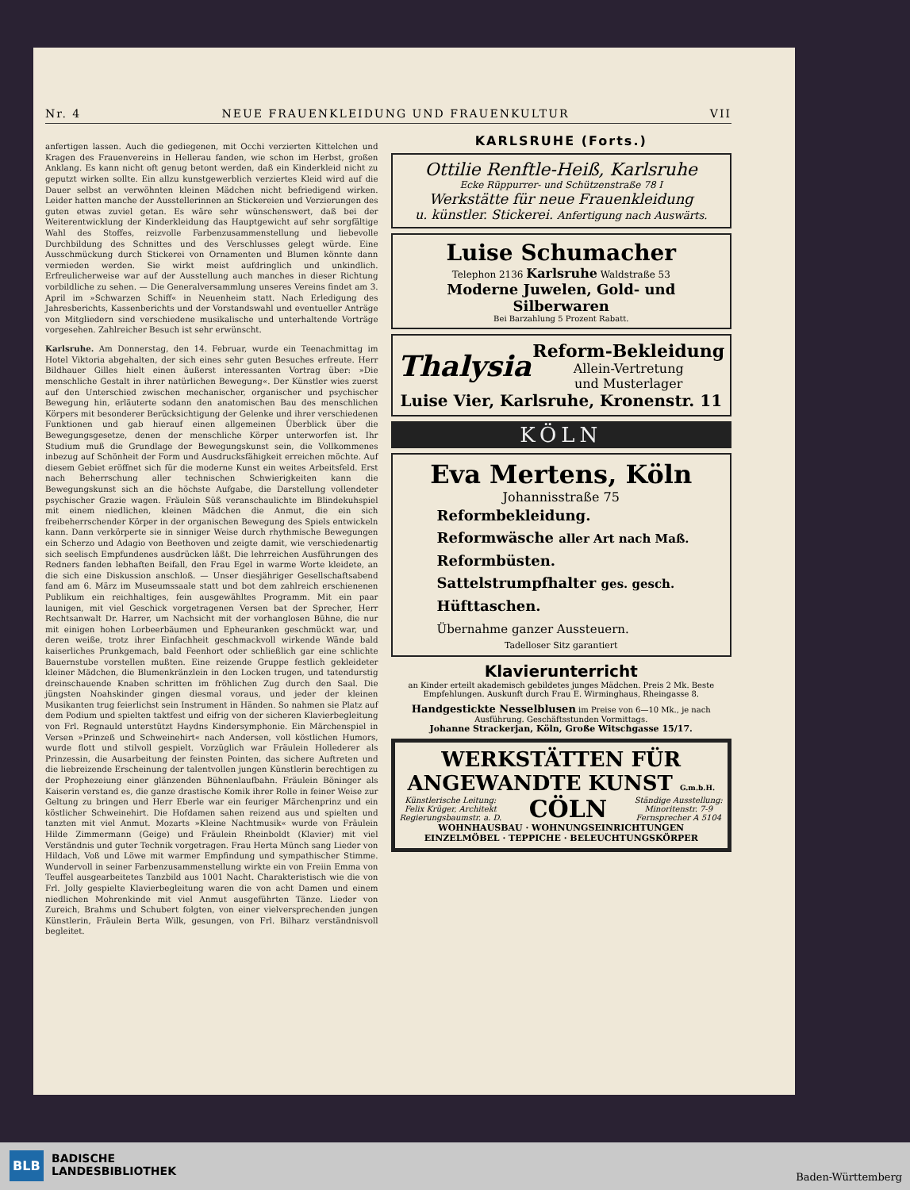Nr. 4 NEUE FRAUENKLEIDUNG UND FRAUENKULTUR VII
anfertigen lassen. Auch die gediegenen, mit Occhi verzierten Kittelchen und Kragen des Frauenvereins in Hellerau fanden, wie schon im Herbst, großen Anklang. Es kann nicht oft genug betont werden, daß ein Kinderkleid nicht zu geputzt wirken sollte. Ein allzu kunstgewerblich verziertes Kleid wird auf die Dauer selbst an verwöhnten kleinen Mädchen nicht befriedigend wirken. Leider hatten manche der Ausstellerinnen an Stickereien und Verzierungen des guten etwas zuviel getan. Es wäre sehr wünschenswert, daß bei der Weiterentwicklung der Kinderkleidung das Hauptgewicht auf sehr sorgfältige Wahl des Stoffes, reizvolle Farbenzusammenstellung und liebevolle Durchbildung des Schnittes und des Verschlusses gelegt würde. Eine Ausschmückung durch Stickerei von Ornamenten und Blumen könnte dann vermieden werden. Sie wirkt meist aufdringlich und unkindlich. Erfreulicherweise war auf der Ausstellung auch manches in dieser Richtung vorbildliche zu sehen. — Die Generalversammlung unseres Vereins findet am 3. April im »Schwarzen Schiff« in Neuenheim statt. Nach Erledigung des Jahresberichts, Kassenberichts und der Vorstandswahl und eventueller Anträge von Mitgliedern sind verschiedene musikalische und unterhaltende Vorträge vorgesehen. Zahlreicher Besuch ist sehr erwünscht.
Karlsruhe. Am Donnerstag, den 14. Februar, wurde ein Teenachmittag im Hotel Viktoria abgehalten, der sich eines sehr guten Besuches erfreute. Herr Bildhauer Gilles hielt einen äußerst interessanten Vortrag über: »Die menschliche Gestalt in ihrer natürlichen Bewegung«. Der Künstler wies zuerst auf den Unterschied zwischen mechanischer, organischer und psychischer Bewegung hin, erläuterte sodann den anatomischen Bau des menschlichen Körpers mit besonderer Berücksichtigung der Gelenke und ihrer verschiedenen Funktionen und gab hierauf einen allgemeinen Überblick über die Bewegungsgesetze, denen der menschliche Körper unterworfen ist. Ihr Studium muß die Grundlage der Bewegungskunst sein, die Vollkommenes inbezug auf Schönheit der Form und Ausdrucksfähigkeit erreichen möchte. Auf diesem Gebiet eröffnet sich für die moderne Kunst ein weites Arbeitsfeld. Erst nach Beherrschung aller technischen Schwierigkeiten kann die Bewegungskunst sich an die höchste Aufgabe, die Darstellung vollendeter psychischer Grazie wagen. Fräulein Süß veranschaulichte im Blindekuhspiel mit einem niedlichen, kleinen Mädchen die Anmut, die ein sich freibeherrschender Körper in der organischen Bewegung des Spiels entwickeln kann. Dann verkörperte sie in sinniger Weise durch rhythmische Bewegungen ein Scherzo und Adagio von Beethoven und zeigte damit, wie verschiedenartig sich seelisch Empfundenes ausdrücken läßt. Die lehrreichen Ausführungen des Redners fanden lebhaften Beifall, den Frau Egel in warme Worte kleidete, an die sich eine Diskussion anschloß. — Unser diesjähriger Gesellschaftsabend fand am 6. März im Museumssaale statt und bot dem zahlreich erschienenen Publikum ein reichhaltiges, fein ausgewähltes Programm. Mit ein paar launigen, mit viel Geschick vorgetragenen Versen bat der Sprecher, Herr Rechtsanwalt Dr. Harrer, um Nachsicht mit der vorhanglosen Bühne, die nur mit einigen hohen Lorbeerbäumen und Epheuranken geschmückt war, und deren weiße, trotz ihrer Einfachheit geschmackvoll wirkende Wände bald kaiserliches Prunkgemach, bald Feenhort oder schließlich gar eine schlichte Bauernstube vorstellen mußten. Eine reizende Gruppe festlich gekleideter kleiner Mädchen, die Blumenkränzlein in den Locken trugen, und tatendurstig dreinschauende Knaben schritten im fröhlichen Zug durch den Saal. Die jüngsten Noahskinder gingen diesmal voraus, und jeder der kleinen Musikanten trug feierlichst sein Instrument in Händen. So nahmen sie Platz auf dem Podium und spielten taktfest und eifrig von der sicheren Klavierbegleitung von Frl. Regnauld unterstützt Haydns Kindersymphonie. Ein Märchenspiel in Versen »Prinzeß und Schweinehirt« nach Andersen, voll köstlichen Humors, wurde flott und stilvoll gespielt. Vorzüglich war Fräulein Hollederer als Prinzessin, die Ausarbeitung der feinsten Pointen, das sichere Auftreten und die liebreizende Erscheinung der talentvollen jungen Künstlerin berechtigen zu der Prophezeiung einer glänzenden Bühnenlaufbahn. Fräulein Böninger als Kaiserin verstand es, die ganze drastische Komik ihrer Rolle in feiner Weise zur Geltung zu bringen und Herr Eberle war ein feuriger Märchenprinz und ein köstlicher Schweinehirt. Die Hofdamen sahen reizend aus und spielten und tanzten mit viel Anmut. Mozarts »Kleine Nachtmusik« wurde von Fräulein Hilde Zimmermann (Geige) und Fräulein Rheinboldt (Klavier) mit viel Verständnis und guter Technik vorgetragen. Frau Herta Münch sang Lieder von Hildach, Voß und Löwe mit warmer Empfindung und sympathischer Stimme. Wundervoll in seiner Farbenzusammenstellung wirkte ein von Freiin Emma von Teuffel ausgearbeitetes Tanzbild aus 1001 Nacht. Charakteristisch wie die von Frl. Jolly gespielte Klavierbegleitung waren die von acht Damen und einem niedlichen Mohrenkinde mit viel Anmut ausgeführten Tänze. Lieder von Zureich, Brahms und Schubert folgten, von einer vielversprechenden jungen Künstlerin, Fräulein Berta Wilk, gesungen, von Frl. Bilharz verständnisvoll begleitet.
KARLSRUHE (Forts.)
Ottilie Renftle-Heiß, Karlsruhe
Ecke Rüppurrer- und Schützenstraße 78 I
Werkstätte für neue Frauenkleidung
u. künstler. Stickerei. Anfertigung nach Auswärts.
Luise Schumacher
Telephon 2136 Karlsruhe Waldstraße 53
Moderne Juwelen, Gold- und Silberwaren
Bei Barzahlung 5 Prozent Rabatt.
Thalysia Reform-Bekleidung
Allein-Vertretung
und Musterlager
Luise Vier, Karlsruhe, Kronenstr. 11
KÖLN
Eva Mertens, Köln
Johannisstraße 75
Reformbekleidung.
Reformwäsche aller Art nach Maß.
Reformbüsten.
Sattelstrumpfhalter ges. gesch.
Hüfttaschen.
Übernahme ganzer Aussteuern.
Tadelloser Sitz garantiert
Klavierunterricht
an Kinder erteilt akademisch gebildetes junges Mädchen. Preis 2 Mk. Beste Empfehlungen. Auskunft durch Frau E. Wirminghaus, Rheingasse 8.
Handgestickte Nesselblusen im Preise von 6—10 Mk., je nach Ausführung. Geschäftsstunden Vormittags.
Johanne Strackerjan, Köln, Große Witschgasse 15/17.
WERKSTÄTTEN FÜR ANGEWANDTE KUNST G.m.b.H.
Künstlerische Leitung:
Felix Krüger, Architekt
Regierungsbaumstr. a. D. CÖLN Ständige Ausstellung:
Minoritenstr. 7-9
Fernsprecher A 5104
WOHNHAUSBAU · WOHNUNGSEINRICHTUNGEN
EINZELMÖBEL · TEPPICHE · BELEUCHTUNGSKÖRPER
BLB
BADISCHE
LANDESBIBLIOTHEK
Baden-Württemberg